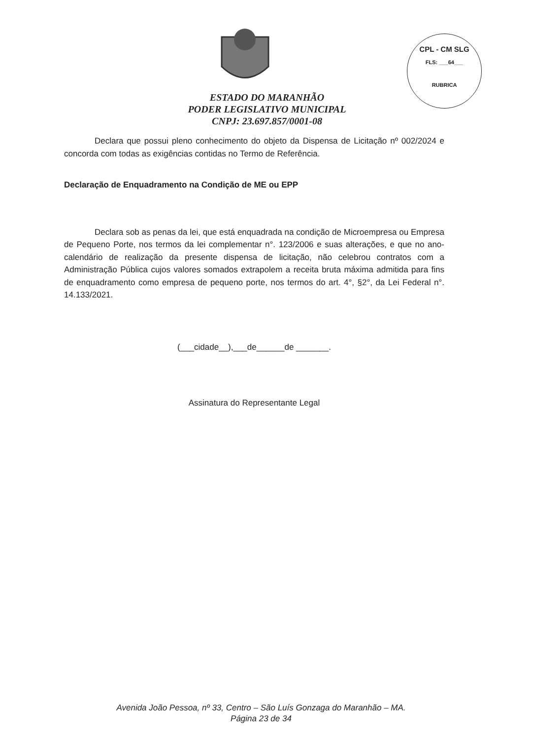CPL - CM SLG
FLS: ___64___
RUBRICA
ESTADO DO MARANHÃO
PODER LEGISLATIVO MUNICIPAL
CNPJ: 23.697.857/0001-08
Declara que possui pleno conhecimento do objeto da Dispensa de Licitação nº 002/2024 e concorda com todas as exigências contidas no Termo de Referência.
Declaração de Enquadramento na Condição de ME ou EPP
Declara sob as penas da lei, que está enquadrada na condição de Microempresa ou Empresa de Pequeno Porte, nos termos da lei complementar n°. 123/2006 e suas alterações, e que no ano-calendário de realização da presente dispensa de licitação, não celebrou contratos com a Administração Pública cujos valores somados extrapolem a receita bruta máxima admitida para fins de enquadramento como empresa de pequeno porte, nos termos do art. 4°, §2°, da Lei Federal n°. 14.133/2021.
(___cidade__),___de______de _______.
Assinatura do Representante Legal
Avenida João Pessoa, nº 33, Centro – São Luís Gonzaga do Maranhão – MA.
Página 23 de 34